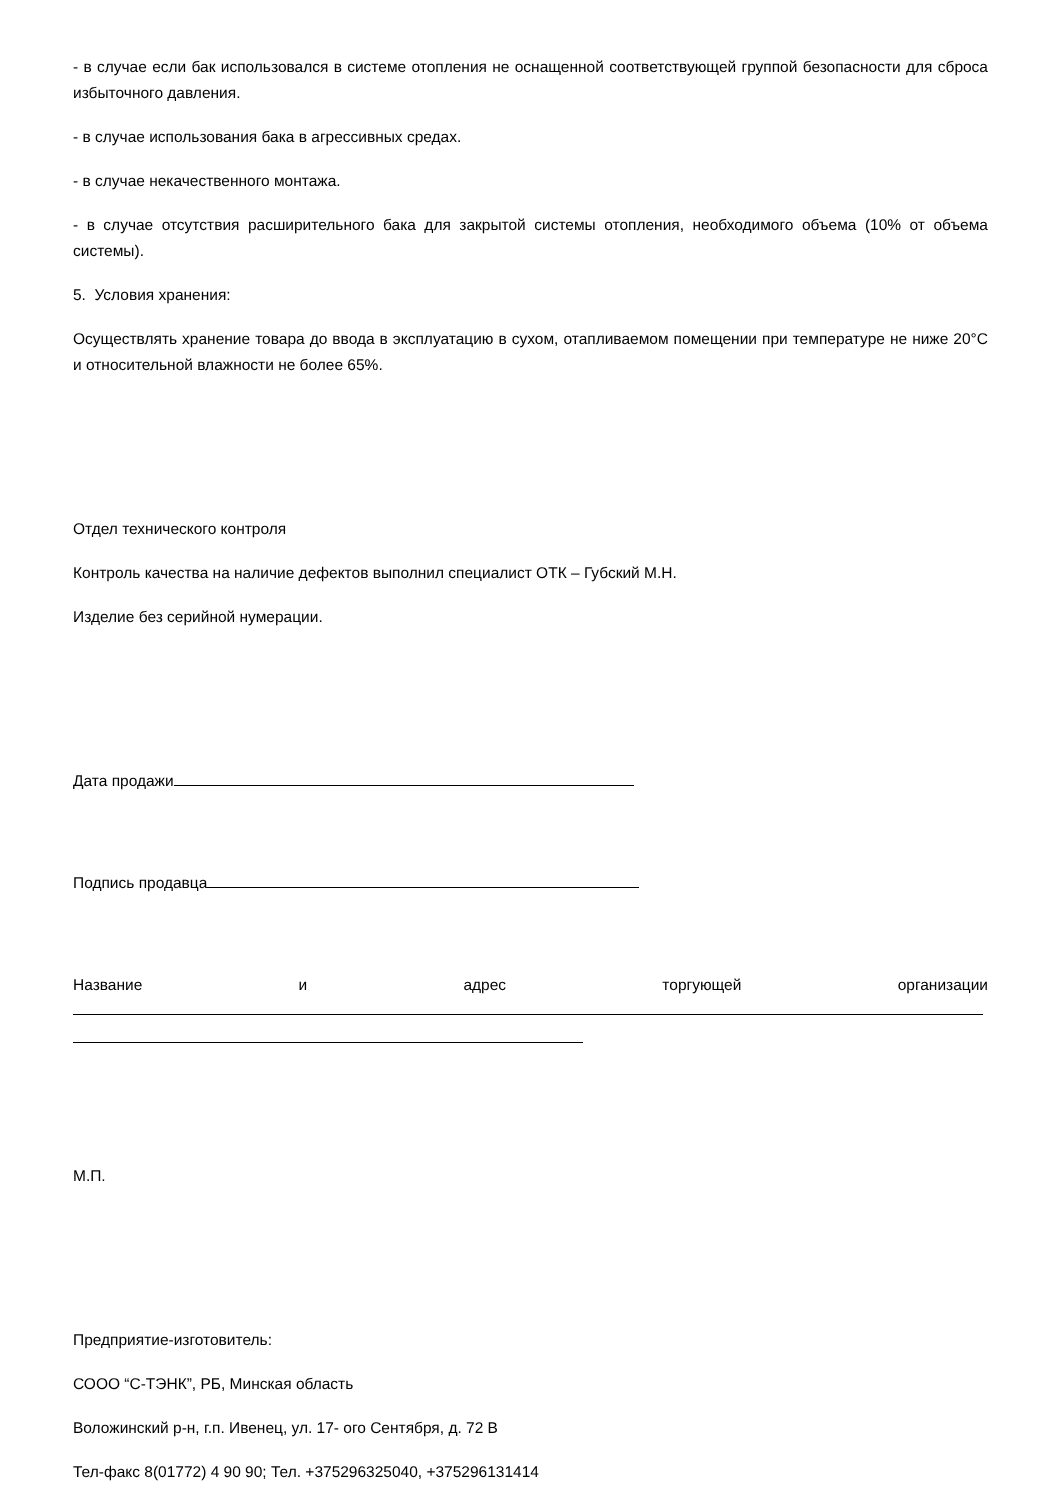- в случае если бак использовался в системе отопления не оснащенной соответствующей группой безопасности для сброса избыточного давления.
- в случае использования бака в агрессивных средах.
- в случае некачественного монтажа.
- в случае отсутствия расширительного бака для закрытой системы отопления, необходимого объема (10% от объема системы).
5. Условия хранения:
Осуществлять хранение товара до ввода в эксплуатацию в сухом, отапливаемом помещении при температуре не ниже 20°С и относительной влажности не более 65%.
Отдел технического контроля
Контроль качества на наличие дефектов выполнил специалист ОТК – Губский М.Н.
Изделие без серийной нумерации.
Дата продажи
Подпись продавца
Название и адрес торгующей организации
М.П.
Предприятие-изготовитель:
СООО “С-ТЭНК”, РБ, Минская область
Воложинский р-н, г.п. Ивенец, ул. 17- ого Сентября, д. 72 В
Тел-факс 8(01772) 4 90 90; Тел. +375296325040, +375296131414